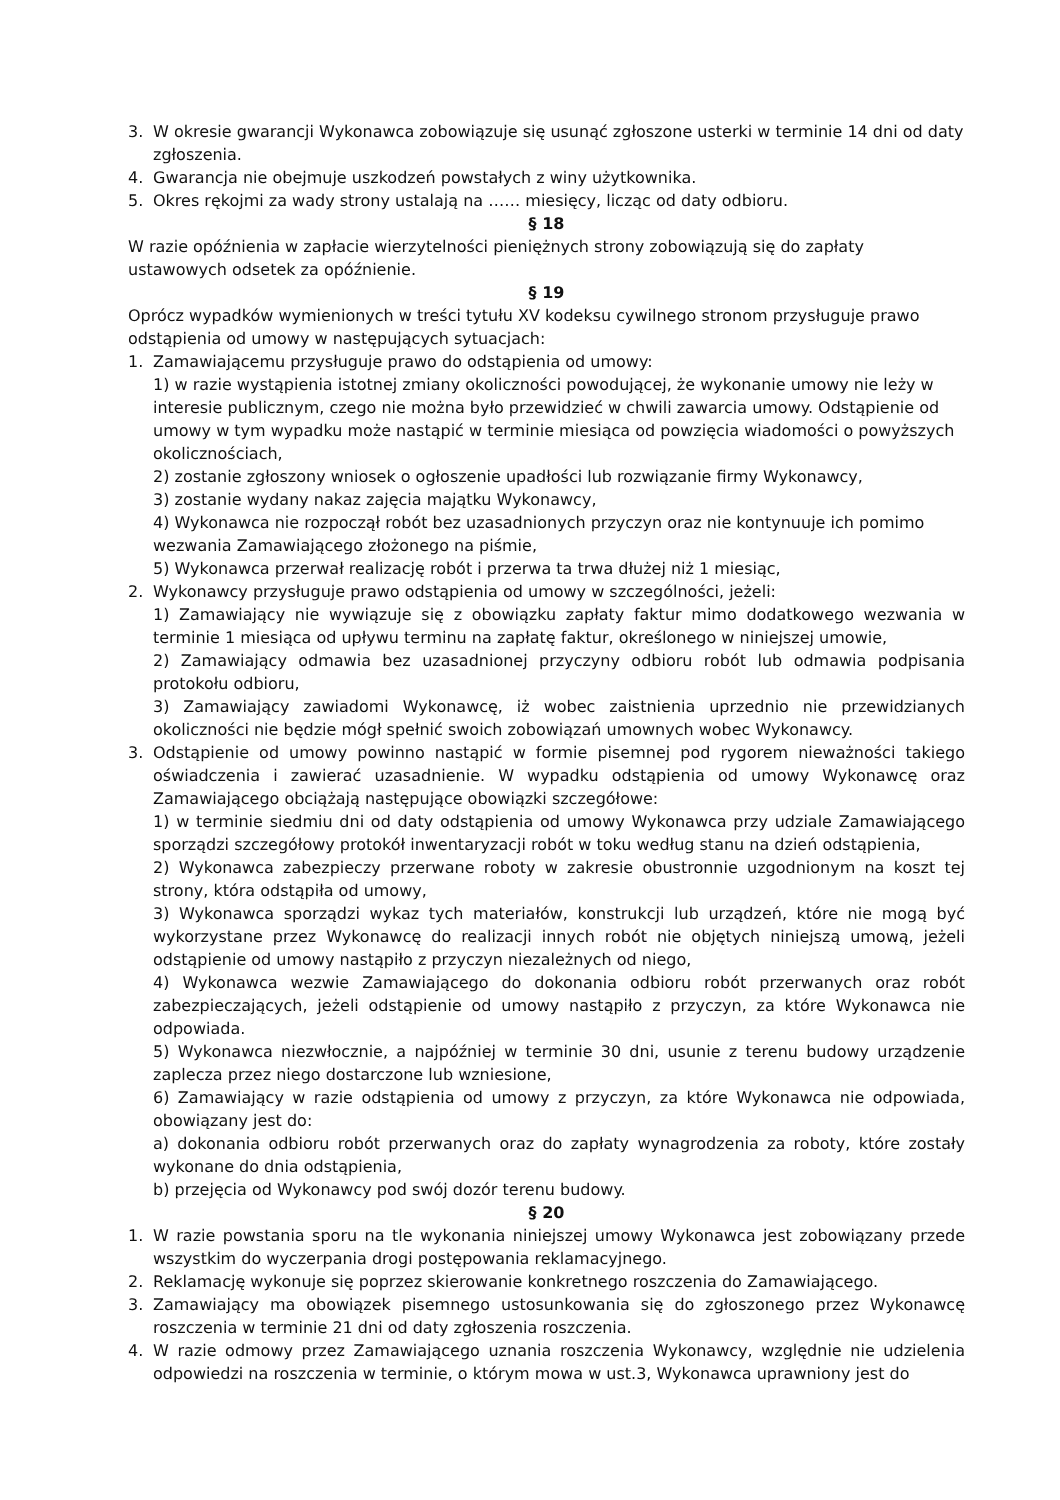3. W okresie gwarancji Wykonawca zobowiązuje się usunąć zgłoszone usterki w terminie 14 dni od daty zgłoszenia.
4. Gwarancja nie obejmuje uszkodzeń powstałych z winy użytkownika.
5. Okres rękojmi za wady strony ustalają na …… miesięcy, licząc od daty odbioru.
§ 18
W razie opóźnienia w zapłacie wierzytelności pieniężnych strony zobowiązują się do zapłaty ustawowych odsetek za opóźnienie.
§ 19
Oprócz wypadków wymienionych w treści tytułu XV kodeksu cywilnego stronom przysługuje prawo odstąpienia od umowy w następujących sytuacjach:
1. Zamawiającemu przysługuje prawo do odstąpienia od umowy:
1) w razie wystąpienia istotnej zmiany okoliczności powodującej, że wykonanie umowy nie leży w interesie publicznym, czego nie można było przewidzieć w chwili zawarcia umowy. Odstąpienie od umowy w tym wypadku może nastąpić w terminie miesiąca od powzięcia wiadomości o powyższych okolicznościach,
2) zostanie zgłoszony wniosek o ogłoszenie upadłości lub rozwiązanie firmy Wykonawcy,
3) zostanie wydany nakaz zajęcia majątku Wykonawcy,
4) Wykonawca nie rozpoczął robót bez uzasadnionych przyczyn oraz nie kontynuuje ich pomimo wezwania Zamawiającego złożonego na piśmie,
5) Wykonawca przerwał realizację robót i przerwa ta trwa dłużej niż 1 miesiąc,
2. Wykonawcy przysługuje prawo odstąpienia od umowy w szczególności, jeżeli:
1) Zamawiający nie wywiązuje się z obowiązku zapłaty faktur mimo dodatkowego wezwania w terminie 1 miesiąca od upływu terminu na zapłatę faktur, określonego w niniejszej umowie,
2) Zamawiający odmawia bez uzasadnionej przyczyny odbioru robót lub odmawia podpisania protokołu odbioru,
3) Zamawiający zawiadomi Wykonawcę, iż wobec zaistnienia uprzednio nie przewidzianych okoliczności nie będzie mógł spełnić swoich zobowiązań umownych wobec Wykonawcy.
3. Odstąpienie od umowy powinno nastąpić w formie pisemnej pod rygorem nieważności takiego oświadczenia i zawierać uzasadnienie. W wypadku odstąpienia od umowy Wykonawcę oraz Zamawiającego obciążają następujące obowiązki szczegółowe:
1) w terminie siedmiu dni od daty odstąpienia od umowy Wykonawca przy udziale Zamawiającego sporządzi szczegółowy protokół inwentaryzacji robót w toku według stanu na dzień odstąpienia,
2) Wykonawca zabezpieczy przerwane roboty w zakresie obustronnie uzgodnionym na koszt tej strony, która odstąpiła od umowy,
3) Wykonawca sporządzi wykaz tych materiałów, konstrukcji lub urządzeń, które nie mogą być wykorzystane przez Wykonawcę do realizacji innych robót nie objętych niniejszą umową, jeżeli odstąpienie od umowy nastąpiło z przyczyn niezależnych od niego,
4) Wykonawca wezwie Zamawiającego do dokonania odbioru robót przerwanych oraz robót zabezpieczających, jeżeli odstąpienie od umowy nastąpiło z przyczyn, za które Wykonawca nie odpowiada.
5) Wykonawca niezwłocznie, a najpóźniej w terminie 30 dni, usunie z terenu budowy urządzenie zaplecza przez niego dostarczone lub wzniesione,
6) Zamawiający w razie odstąpienia od umowy z przyczyn, za które Wykonawca nie odpowiada, obowiązany jest do:
a) dokonania odbioru robót przerwanych oraz do zapłaty wynagrodzenia za roboty, które zostały wykonane do dnia odstąpienia,
b) przejęcia od Wykonawcy pod swój dozór terenu budowy.
§ 20
1. W razie powstania sporu na tle wykonania niniejszej umowy Wykonawca jest zobowiązany przede wszystkim do wyczerpania drogi postępowania reklamacyjnego.
2. Reklamację wykonuje się poprzez skierowanie konkretnego roszczenia do Zamawiającego.
3. Zamawiający ma obowiązek pisemnego ustosunkowania się do zgłoszonego przez Wykonawcę roszczenia w terminie 21 dni od daty zgłoszenia roszczenia.
4. W razie odmowy przez Zamawiającego uznania roszczenia Wykonawcy, względnie nie udzielenia odpowiedzi na roszczenia w terminie, o którym mowa w ust.3, Wykonawca uprawniony jest do